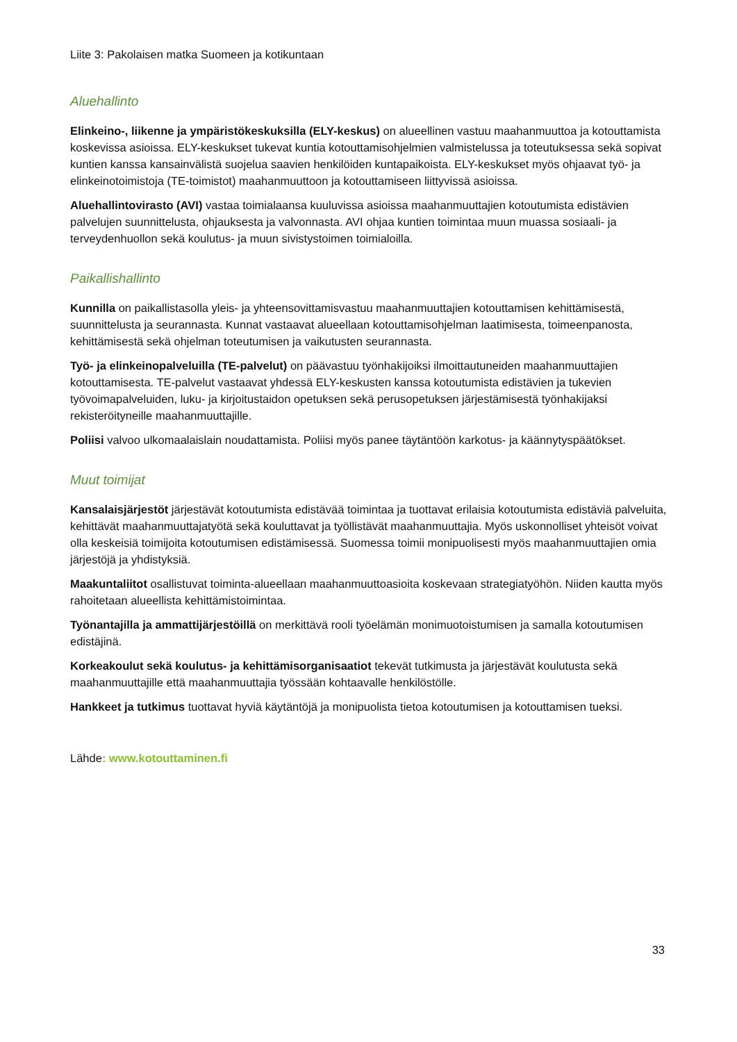Liite 3: Pakolaisen matka Suomeen ja kotikuntaan
Aluehallinto
Elinkeino-, liikenne ja ympäristökeskuksilla (ELY-keskus) on alueellinen vastuu maahanmuuttoa ja kotouttamista koskevissa asioissa. ELY-keskukset tukevat kuntia kotouttamisohjelmien valmistelussa ja toteutuksessa sekä sopivat kuntien kanssa kansainvälistä suojelua saavien henkilöiden kuntapaikoista. ELY-keskukset myös ohjaavat työ- ja elinkeinotoimistoja (TE-toimistot) maahanmuuttoon ja kotouttamiseen liittyvissä asioissa.
Aluehallintovirasto (AVI) vastaa toimialaansa kuuluvissa asioissa maahanmuuttajien kotoutumista edistävien palvelujen suunnittelusta, ohjauksesta ja valvonnasta. AVI ohjaa kuntien toimintaa muun muassa sosiaali- ja terveydenhuollon sekä koulutus- ja muun sivistystoimen toimialoilla.
Paikallishallinto
Kunnilla on paikallistasolla yleis- ja yhteensovittamisvastuu maahanmuuttajien kotouttamisen kehittämisestä, suunnittelusta ja seurannasta. Kunnat vastaavat alueellaan kotouttamisohjelman laatimisesta, toimeenpanosta, kehittämisestä sekä ohjelman toteutumisen ja vaikutusten seurannasta.
Työ- ja elinkeinopalveluilla (TE-palvelut) on päävastuu työnhakijoiksi ilmoittautuneiden maahanmuuttajien kotouttamisesta. TE-palvelut vastaavat yhdessä ELY-keskusten kanssa kotoutumista edistävien ja tukevien työvoimapalveluiden, luku- ja kirjoitustaidon opetuksen sekä perusopetuksen järjestämisestä työnhakijaksi rekisteröityneille maahanmuuttajille.
Poliisi valvoo ulkomaalaislain noudattamista. Poliisi myös panee täytäntöön karkotus- ja käännytyspäätökset.
Muut toimijat
Kansalaisjärjestöt järjestävät kotoutumista edistävää toimintaa ja tuottavat erilaisia kotoutumista edistäviä palveluita, kehittävät maahanmuuttajatyötä sekä kouluttavat ja työllistävät maahanmuuttajia. Myös uskonnolliset yhteisöt voivat olla keskeisiä toimijoita kotoutumisen edistämisessä. Suomessa toimii monipuolisesti myös maahanmuuttajien omia järjestöjä ja yhdistyksiä.
Maakuntaliitot osallistuvat toiminta-alueellaan maahanmuuttoasioita koskevaan strategiatyöhön. Niiden kautta myös rahoitetaan alueellista kehittämistoimintaa.
Työnantajilla ja ammattijärjestöillä on merkittävä rooli työelämän monimuotoistumisen ja samalla kotoutumisen edistäjinä.
Korkeakoulut sekä koulutus- ja kehittämisorganisaatiot tekevät tutkimusta ja järjestävät koulutusta sekä maahanmuuttajille että maahanmuuttajia työssään kohtaavalle henkilöstölle.
Hankkeet ja tutkimus tuottavat hyviä käytäntöjä ja monipuolista tietoa kotoutumisen ja kotouttamisen tueksi.
Lähde: www.kotouttaminen.fi
33